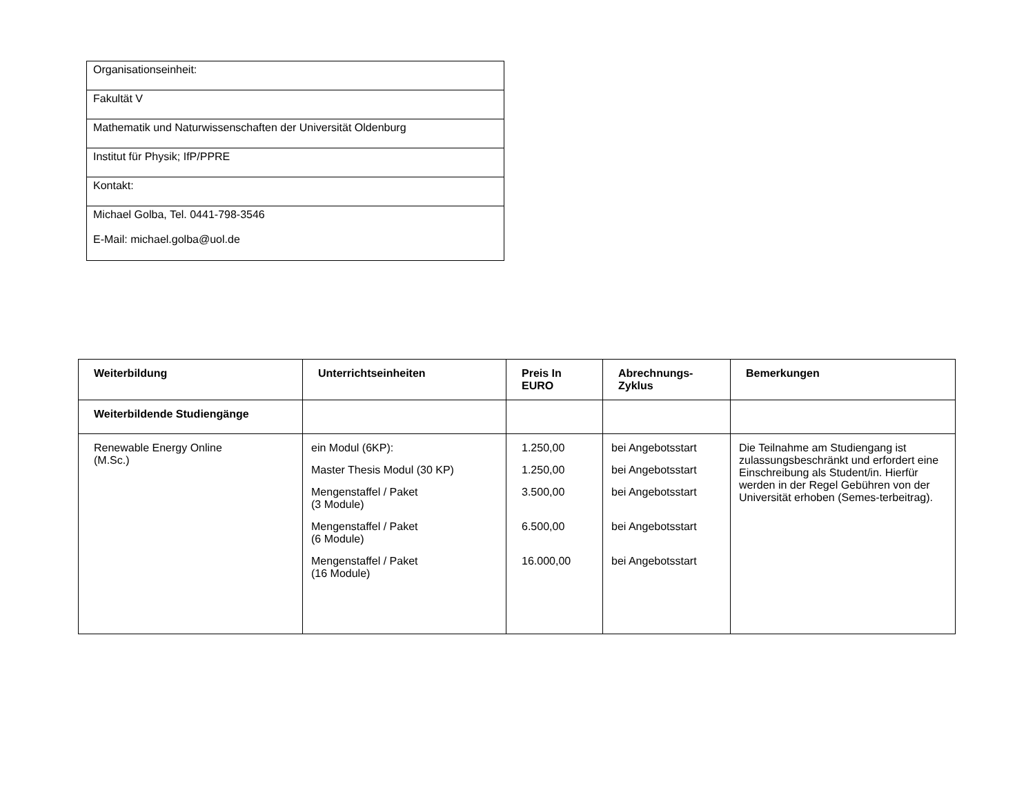| Organisationseinheit: |
| Fakultät V |
| Mathematik und Naturwissenschaften der Universität Oldenburg |
| Institut für Physik; IfP/PPRE |
| Kontakt: |
| Michael Golba, Tel. 0441-798-3546 E-Mail: michael.golba@uol.de |
| Weiterbildung | Unterrichtseinheiten | Preis In EURO | Abrechnungs- Zyklus | Bemerkungen |
| --- | --- | --- | --- | --- |
| Weiterbildende Studiengänge | | | | |
| Renewable Energy Online (M.Sc.) | ein Modul (6KP): Master Thesis Modul (30 KP) Mengenstaffel / Paket (3 Module) Mengenstaffel / Paket (6 Module) Mengenstaffel / Paket (16 Module) | 1.250,00 1.250,00 3.500,00 6.500,00 16.000,00 | bei Angebotsstart bei Angebotsstart bei Angebotsstart bei Angebotsstart bei Angebotsstart | Die Teilnahme am Studiengang ist zulassungsbeschränkt und erfordert eine Einschreibung als Student/in. Hierfür werden in der Regel Gebühren von der Universität erhoben (Semes-terbeitrag). |